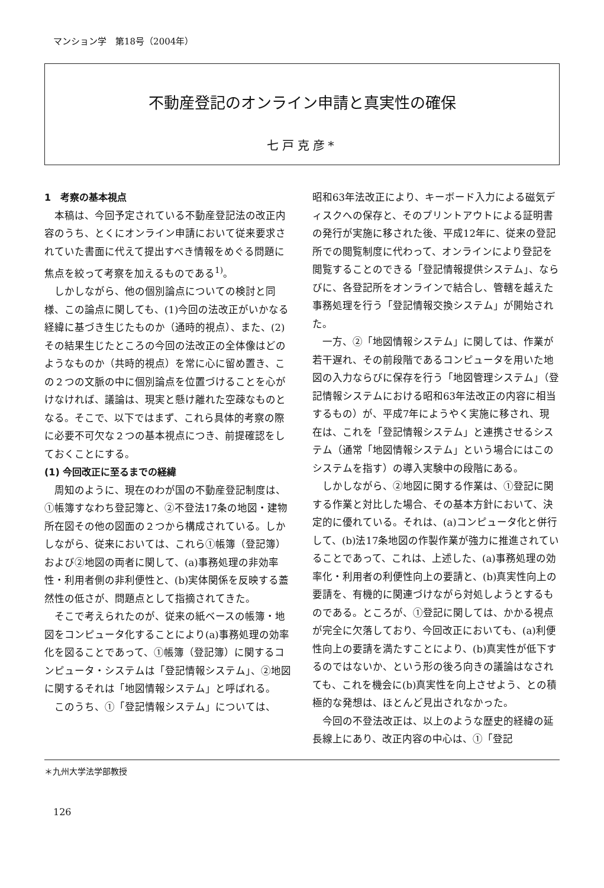マンション学　第18号（2004年）
不動産登記のオンライン申請と真実性の確保
七戸克彦*
1　考察の基本視点
本稿は、今回予定されている不動産登記法の改正内容のうち、とくにオンライン申請において従来要求されていた書面に代えて提出すべき情報をめぐる問題に焦点を絞って考察を加えるものである<sup>1)</sup>。
しかしながら、他の個別論点についての検討と同様、この論点に関しても、(1)今回の法改正がいかなる経緯に基づき生じたものか（通時的視点）、また、(2)その結果生じたところの今回の法改正の全体像はどのようなものか（共時的視点）を常に心に留め置き、この２つの文脈の中に個別論点を位置づけることを心がけなければ、議論は、現実と懸け離れた空疎なものとなる。そこで、以下ではまず、これら具体的考察の際に必要不可欠な２つの基本視点につき、前提確認をしておくことにする。
(1) 今回改正に至るまでの経緯
周知のように、現在のわが国の不動産登記制度は、①帳簿すなわち登記簿と、②不登法17条の地図・建物所在図その他の図面の２つから構成されている。しかしながら、従来においては、これら①帳簿（登記簿）および②地図の両者に関して、(a)事務処理の非効率性・利用者側の非利便性と、(b)実体関係を反映する蓋然性の低さが、問題点として指摘されてきた。
そこで考えられたのが、従来の紙ベースの帳簿・地図をコンピュータ化することにより(a)事務処理の効率化を図ることであって、①帳簿（登記簿）に関するコンピュータ・システムは「登記情報システム」、②地図に関するそれは「地図情報システム」と呼ばれる。
このうち、①「登記情報システム」については、
昭和63年法改正により、キーボード入力による磁気ディスクへの保存と、そのプリントアウトによる証明書の発行が実施に移された後、平成12年に、従来の登記所での閲覧制度に代わって、オンラインにより登記を閲覧することのできる「登記情報提供システム」、ならびに、各登記所をオンラインで結合し、管轄を越えた事務処理を行う「登記情報交換システム」が開始された。
一方、②「地図情報システム」に関しては、作業が若干遅れ、その前段階であるコンピュータを用いた地図の入力ならびに保存を行う「地図管理システム」（登記情報システムにおける昭和63年法改正の内容に相当するもの）が、平成7年にようやく実施に移され、現在は、これを「登記情報システム」と連携させるシステム（通常「地図情報システム」という場合にはこのシステムを指す）の導入実験中の段階にある。
しかしながら、②地図に関する作業は、①登記に関する作業と対比した場合、その基本方針において、決定的に優れている。それは、(a)コンピュータ化と併行して、(b)法17条地図の作製作業が強力に推進されていることであって、これは、上述した、(a)事務処理の効率化・利用者の利便性向上の要請と、(b)真実性向上の要請を、有機的に関連づけながら対処しようとするものである。ところが、①登記に関しては、かかる視点が完全に欠落しており、今回改正においても、(a)利便性向上の要請を満たすことにより、(b)真実性が低下するのではないか、という形の後ろ向きの議論はなされても、これを機会に(b)真実性を向上させよう、との積極的な発想は、ほとんど見出されなかった。
今回の不登法改正は、以上のような歴史的経緯の延長線上にあり、改正内容の中心は、①「登記
＊九州大学法学部教授
126